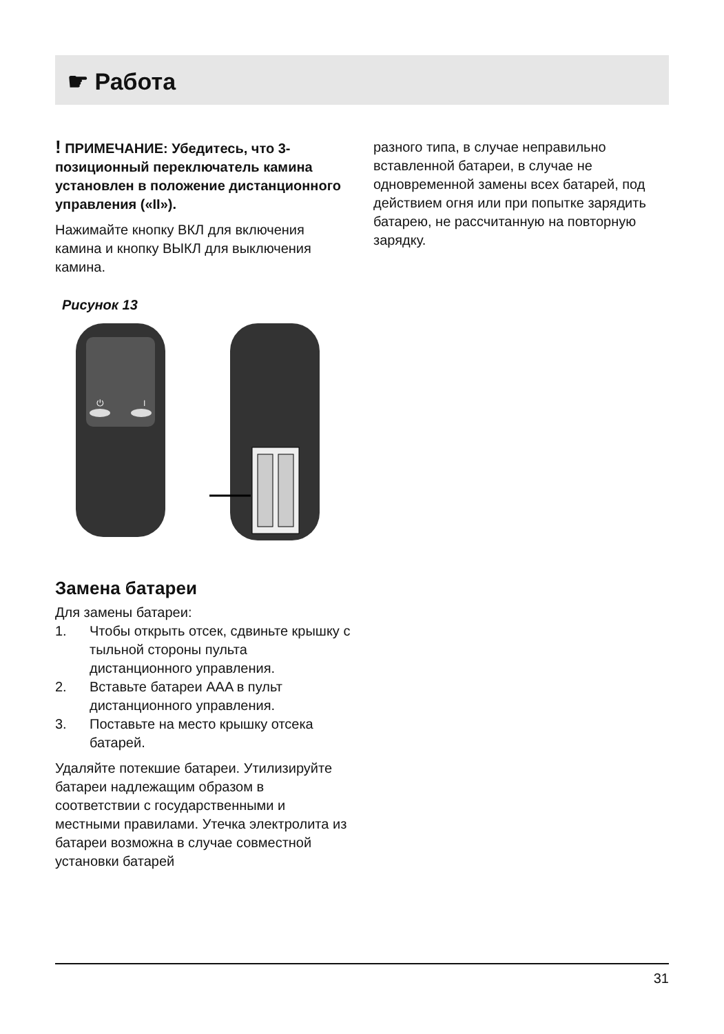☛ Работа
! ПРИМЕЧАНИЕ: Убедитесь, что 3-позиционный переключатель камина установлен в положение дистанционного управления («II»).
Нажимайте кнопку ВКЛ для включения камина и кнопку ВЫКЛ для выключения камина.
Рисунок 13
⏻
I
Замена батареи
Для замены батареи:
1. Чтобы открыть отсек, сдвиньте крышку с тыльной стороны пульта дистанционного управления.
2. Вставьте батареи AAA в пульт дистанционного управления.
3. Поставьте на место крышку отсека батарей.
Удаляйте потекшие батареи. Утилизируйте батареи надлежащим образом в соответствии с государственными и местными правилами. Утечка электролита из батареи возможна в случае совместной установки батарей
разного типа, в случае неправильно вставленной батареи, в случае не одновременной замены всех батарей, под действием огня или при попытке зарядить батарею, не рассчитанную на повторную зарядку.
31